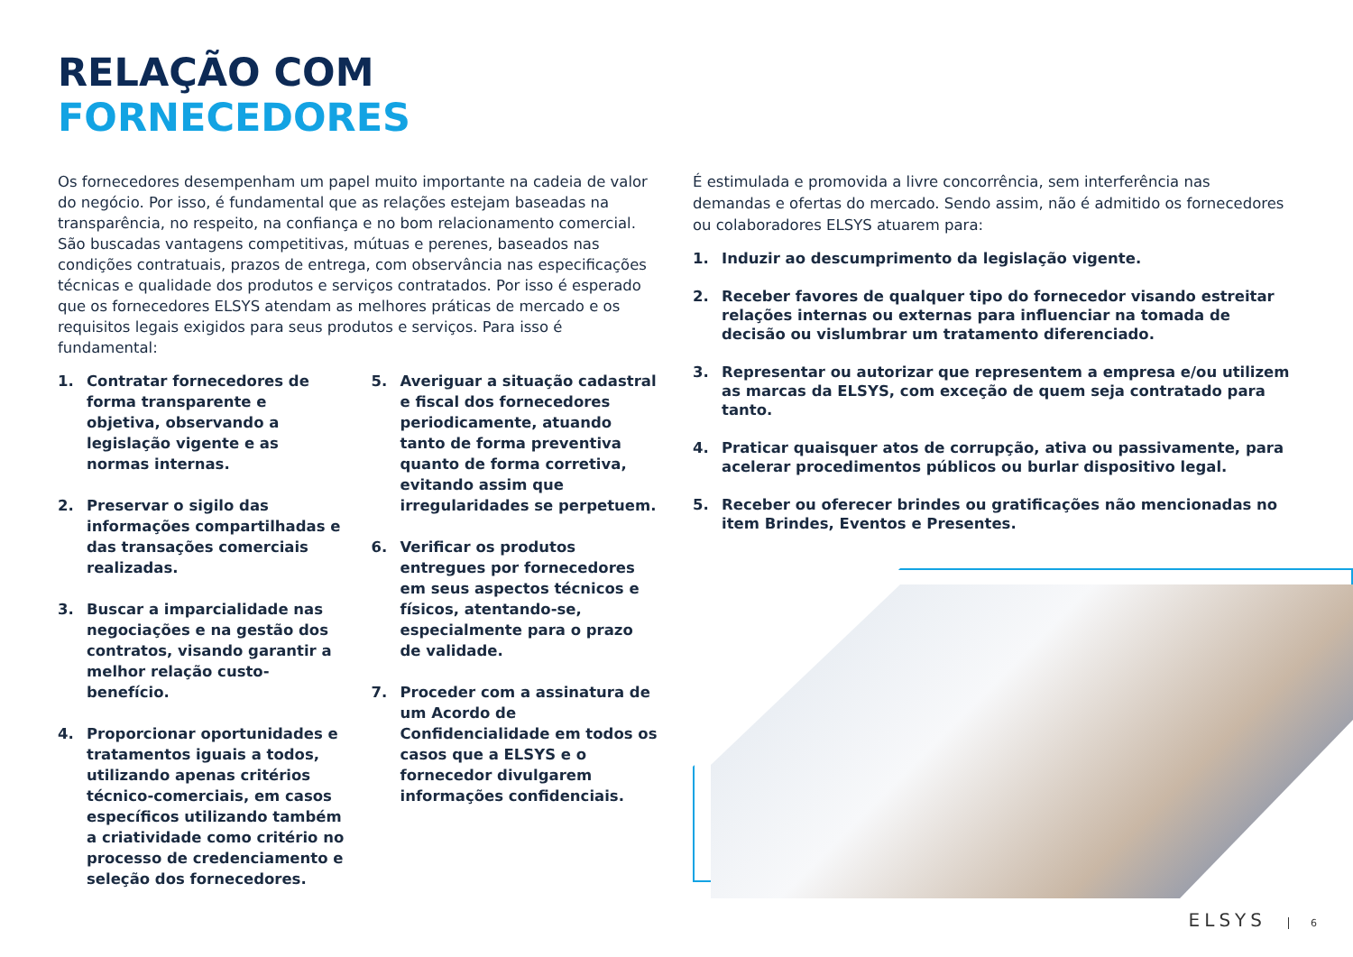RELAÇÃO COM
FORNECEDORES
Os fornecedores desempenham um papel muito importante na cadeia de valor do negócio. Por isso, é fundamental que as relações estejam baseadas na transparência, no respeito, na confiança e no bom relacionamento comercial. São buscadas vantagens competitivas, mútuas e perenes, baseados nas condições contratuais, prazos de entrega, com observância nas especificações técnicas e qualidade dos produtos e serviços contratados. Por isso é esperado que os fornecedores ELSYS atendam as melhores práticas de mercado e os requisitos legais exigidos para seus produtos e serviços. Para isso é fundamental:
1. Contratar fornecedores de forma transparente e objetiva, observando a legislação vigente e as normas internas.
2. Preservar o sigilo das informações compartilhadas e das transações comerciais realizadas.
3. Buscar a imparcialidade nas negociações e na gestão dos contratos, visando garantir a melhor relação custo-benefício.
4. Proporcionar oportunidades e tratamentos iguais a todos, utilizando apenas critérios técnico-comerciais, em casos específicos utilizando também a criatividade como critério no processo de credenciamento e seleção dos fornecedores.
5. Averiguar a situação cadastral e fiscal dos fornecedores periodicamente, atuando tanto de forma preventiva quanto de forma corretiva, evitando assim que irregularidades se perpetuem.
6. Verificar os produtos entregues por fornecedores em seus aspectos técnicos e físicos, atentando-se, especialmente para o prazo de validade.
7. Proceder com a assinatura de um Acordo de Confidencialidade em todos os casos que a ELSYS e o fornecedor divulgarem informações confidenciais.
É estimulada e promovida a livre concorrência, sem interferência nas demandas e ofertas do mercado. Sendo assim, não é admitido os fornecedores ou colaboradores ELSYS atuarem para:
1. Induzir ao descumprimento da legislação vigente.
2. Receber favores de qualquer tipo do fornecedor visando estreitar relações internas ou externas para influenciar na tomada de decisão ou vislumbrar um tratamento diferenciado.
3. Representar ou autorizar que representem a empresa e/ou utilizem as marcas da ELSYS, com exceção de quem seja contratado para tanto.
4. Praticar quaisquer atos de corrupção, ativa ou passivamente, para acelerar procedimentos públicos ou burlar dispositivo legal.
5. Receber ou oferecer brindes ou gratificações não mencionadas no item Brindes, Eventos e Presentes.
ELSYS 6